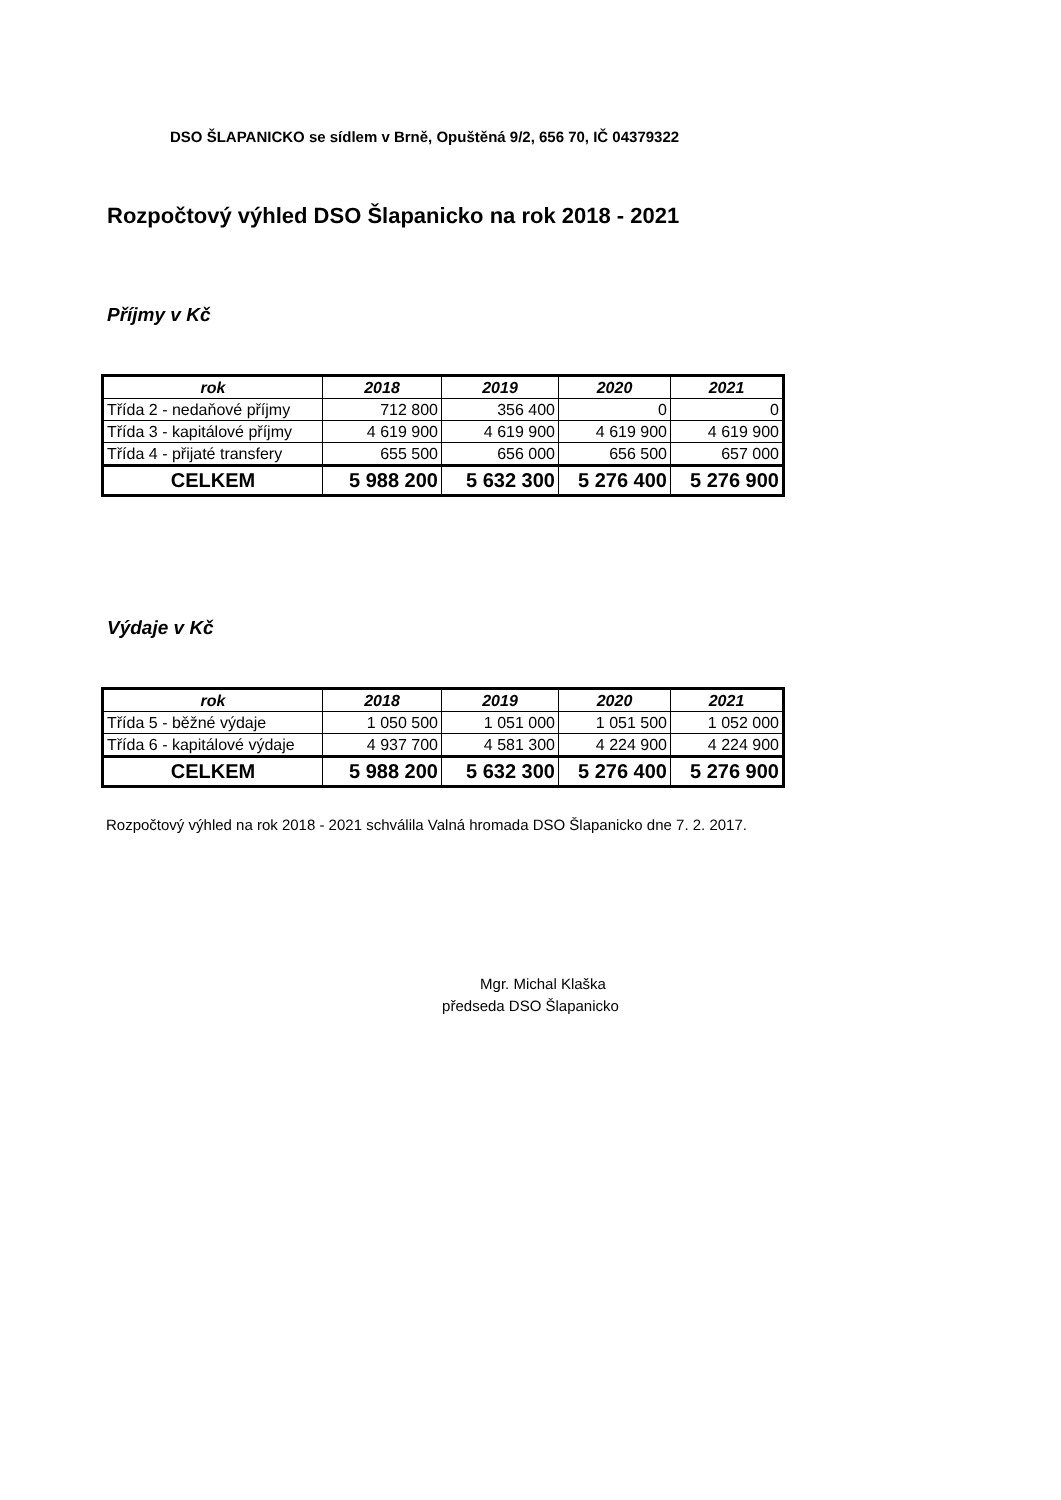DSO ŠLAPANICKO se sídlem v Brně, Opuštěná 9/2, 656 70, IČ 04379322
Rozpočtový výhled DSO Šlapanicko na rok 2018 - 2021
Příjmy v Kč
| rok | 2018 | 2019 | 2020 | 2021 |
| --- | --- | --- | --- | --- |
| Třída 2 - nedaňové příjmy | 712 800 | 356 400 | 0 | 0 |
| Třída 3 - kapitálové příjmy | 4 619 900 | 4 619 900 | 4 619 900 | 4 619 900 |
| Třída 4 - přijaté transfery | 655 500 | 656 000 | 656 500 | 657 000 |
| CELKEM | 5 988 200 | 5 632 300 | 5 276 400 | 5 276 900 |
Výdaje v Kč
| rok | 2018 | 2019 | 2020 | 2021 |
| --- | --- | --- | --- | --- |
| Třída 5 - běžné výdaje | 1 050 500 | 1 051 000 | 1 051 500 | 1 052 000 |
| Třída 6 - kapitálové výdaje | 4 937 700 | 4 581 300 | 4 224 900 | 4 224 900 |
| CELKEM | 5 988 200 | 5 632 300 | 5 276 400 | 5 276 900 |
Rozpočtový výhled na rok 2018 - 2021 schválila Valná hromada DSO Šlapanicko dne 7. 2. 2017.
Mgr. Michal Klaška
předseda DSO Šlapanicko